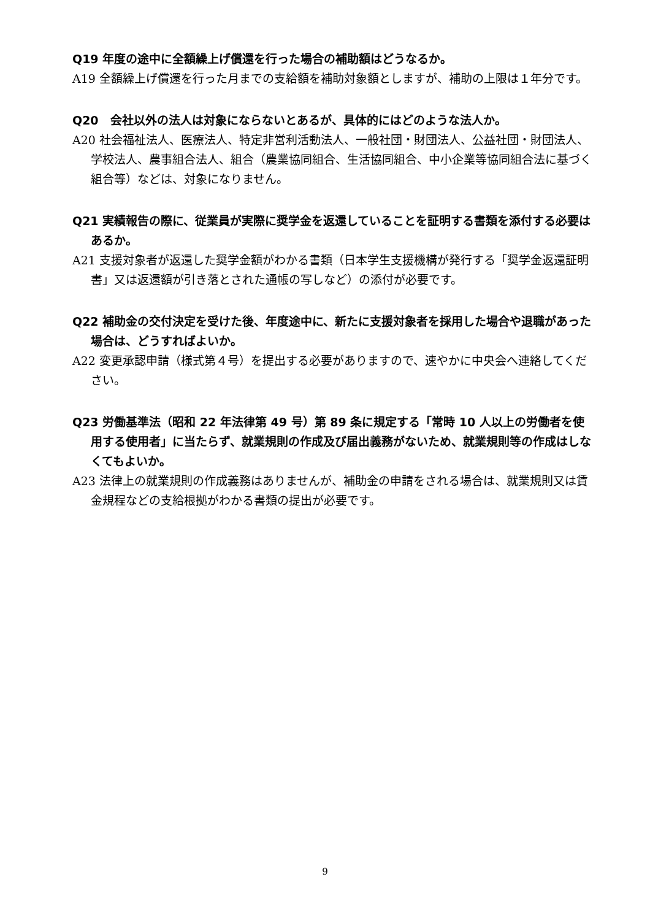Q19 年度の途中に全額繰上げ償還を行った場合の補助額はどうなるか。
A19 全額繰上げ償還を行った月までの支給額を補助対象額としますが、補助の上限は１年分です。
Q20　会社以外の法人は対象にならないとあるが、具体的にはどのような法人か。
A20 社会福祉法人、医療法人、特定非営利活動法人、一般社団・財団法人、公益社団・財団法人、学校法人、農事組合法人、組合（農業協同組合、生活協同組合、中小企業等協同組合法に基づく組合等）などは、対象になりません。
Q21 実績報告の際に、従業員が実際に奨学金を返還していることを証明する書類を添付する必要はあるか。
A21 支援対象者が返還した奨学金額がわかる書類（日本学生支援機構が発行する「奨学金返還証明書」又は返還額が引き落とされた通帳の写しなど）の添付が必要です。
Q22 補助金の交付決定を受けた後、年度途中に、新たに支援対象者を採用した場合や退職があった場合は、どうすればよいか。
A22 変更承認申請（様式第４号）を提出する必要がありますので、速やかに中央会へ連絡してください。
Q23 労働基準法（昭和 22 年法律第 49 号）第 89 条に規定する「常時 10 人以上の労働者を使用する使用者」に当たらず、就業規則の作成及び届出義務がないため、就業規則等の作成はしなくてもよいか。
A23 法律上の就業規則の作成義務はありませんが、補助金の申請をされる場合は、就業規則又は賃金規程などの支給根拠がわかる書類の提出が必要です。
9